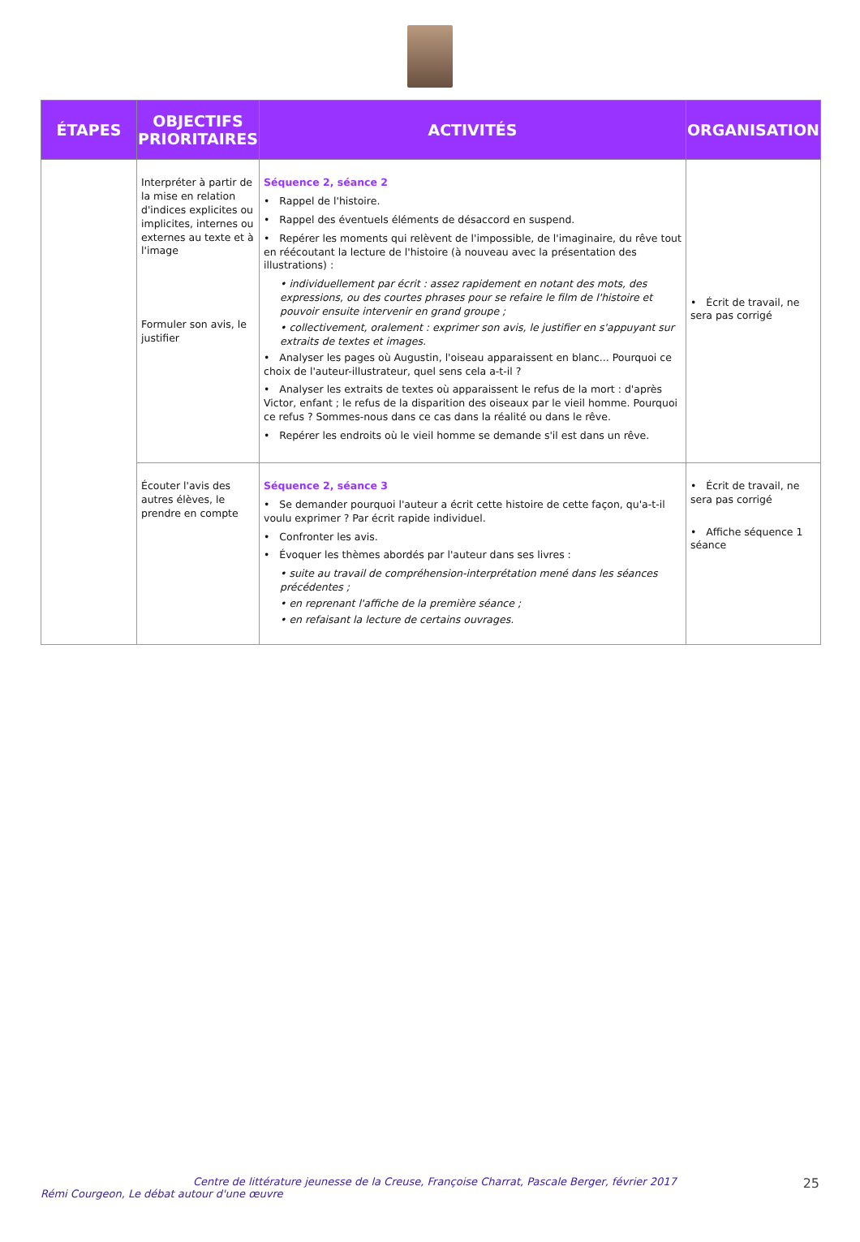| ÉTAPES | OBJECTIFS PRIORITAIRES | ACTIVITÉS | ORGANISATION |
| --- | --- | --- | --- |
| | Interpréter à partir de la mise en relation d'indices explicites ou implicites, internes ou externes au texte et à l'image Formuler son avis, le justifier | Séquence 2, séance 2 • Rappel de l'histoire. • Rappel des éventuels éléments de désaccord en suspend. • Repérer les moments qui relèvent de l'impossible, de l'imaginaire, du rêve tout en réécoutant la lecture de l'histoire (à nouveau avec la présentation des illustrations) : • individuellement par écrit : assez rapidement en notant des mots, des expressions, ou des courtes phrases pour se refaire le film de l'histoire et pouvoir ensuite intervenir en grand groupe ; • collectivement, oralement : exprimer son avis, le justifier en s'appuyant sur extraits de textes et images. • Analyser les pages où Augustin, l'oiseau apparaissent en blanc... Pourquoi ce choix de l'auteur-illustrateur, quel sens cela a-t-il ? • Analyser les extraits de textes où apparaissent le refus de la mort : d'après Victor, enfant ; le refus de la disparition des oiseaux par le vieil homme. Pourquoi ce refus ? Sommes-nous dans ce cas dans la réalité ou dans le rêve. • Repérer les endroits où le vieil homme se demande s'il est dans un rêve. | • Écrit de travail, ne sera pas corrigé |
| | Écouter l'avis des autres élèves, le prendre en compte | Séquence 2, séance 3 • Se demander pourquoi l'auteur a écrit cette histoire de cette façon, qu'a-t-il voulu exprimer ? Par écrit rapide individuel. • Confronter les avis. • Évoquer les thèmes abordés par l'auteur dans ses livres : • suite au travail de compréhension-interprétation mené dans les séances précédentes ; • en reprenant l'affiche de la première séance ; • en refaisant la lecture de certains ouvrages. | • Écrit de travail, ne sera pas corrigé • Affiche séquence 1 séance |
Centre de littérature jeunesse de la Creuse, Françoise Charrat, Pascale Berger, février 2017
Rémi Courgeon, Le débat autour d'une œuvre
25